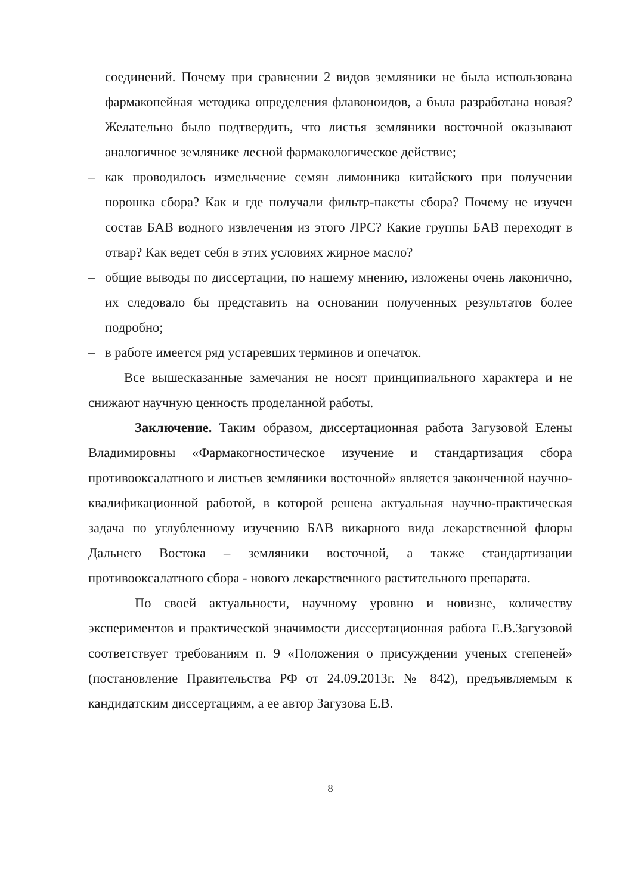соединений. Почему при сравнении 2 видов земляники не была использована фармакопейная методика определения флавоноидов, а была разработана новая? Желательно было подтвердить, что листья земляники восточной оказывают аналогичное землянике лесной фармакологическое действие;
– как проводилось измельчение семян лимонника китайского при получении порошка сбора? Как и где получали фильтр-пакеты сбора? Почему не изучен состав БАВ водного извлечения из этого ЛРС? Какие группы БАВ переходят в отвар? Как ведет себя в этих условиях жирное масло?
– общие выводы по диссертации, по нашему мнению, изложены очень лаконично, их следовало бы представить на основании полученных результатов более подробно;
– в работе имеется ряд устаревших терминов и опечаток.
Все вышесказанные замечания не носят принципиального характера и не снижают научную ценность проделанной работы.
Заключение. Таким образом, диссертационная работа Загузовой Елены Владимировны «Фармакогностическое изучение и стандартизация сбора противооксалатного и листьев земляники восточной» является законченной научно-квалификационной работой, в которой решена актуальная научно-практическая задача по углубленному изучению БАВ викарного вида лекарственной флоры Дальнего Востока – земляники восточной, а также стандартизации противооксалатного сбора - нового лекарственного растительного препарата.
По своей актуальности, научному уровню и новизне, количеству экспериментов и практической значимости диссертационная работа Е.В.Загузовой соответствует требованиям п. 9 «Положения о присуждении ученых степеней» (постановление Правительства РФ от 24.09.2013г. № 842), предъявляемым к кандидатским диссертациям, а ее автор Загузова Е.В.
8